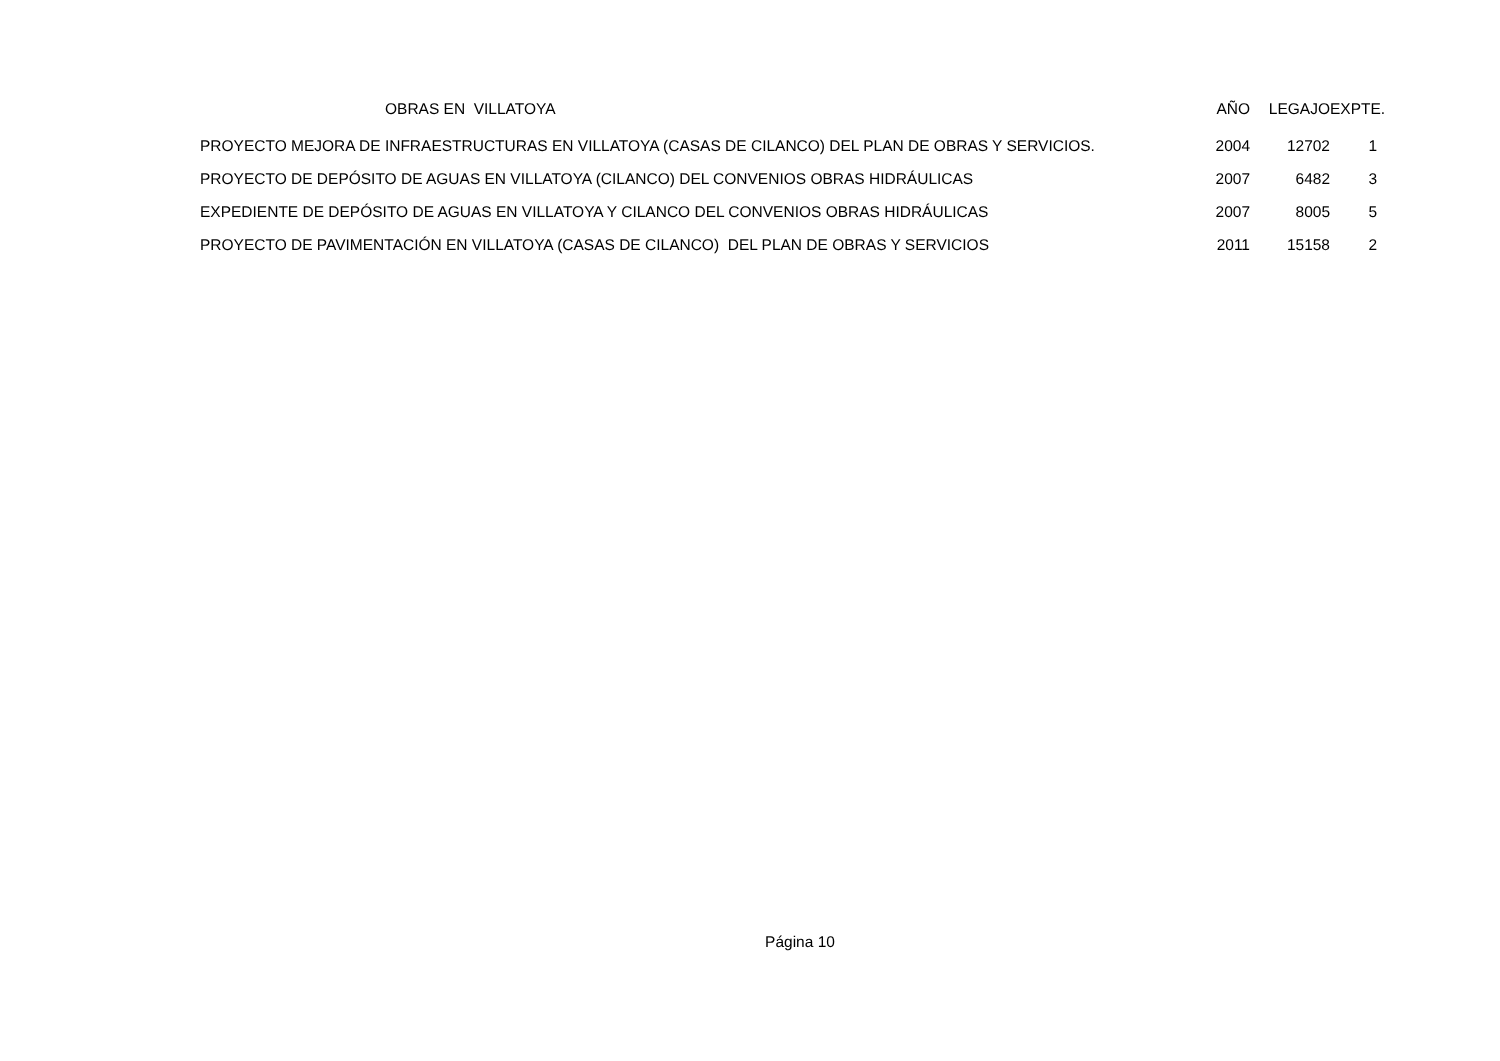| OBRAS EN VILLATOYA | AÑO | LEGAJO | EXPTE. |
| --- | --- | --- | --- |
| PROYECTO MEJORA DE INFRAESTRUCTURAS EN VILLATOYA (CASAS DE CILANCO) DEL PLAN DE OBRAS Y SERVICIOS. | 2004 | 12702 | 1 |
| PROYECTO DE DEPÓSITO DE AGUAS EN VILLATOYA (CILANCO) DEL CONVENIOS OBRAS HIDRÁULICAS | 2007 | 6482 | 3 |
| EXPEDIENTE DE DEPÓSITO DE AGUAS EN VILLATOYA Y CILANCO DEL CONVENIOS OBRAS HIDRÁULICAS | 2007 | 8005 | 5 |
| PROYECTO DE PAVIMENTACIÓN EN VILLATOYA (CASAS DE CILANCO) DEL PLAN DE OBRAS Y SERVICIOS | 2011 | 15158 | 2 |
Página 10